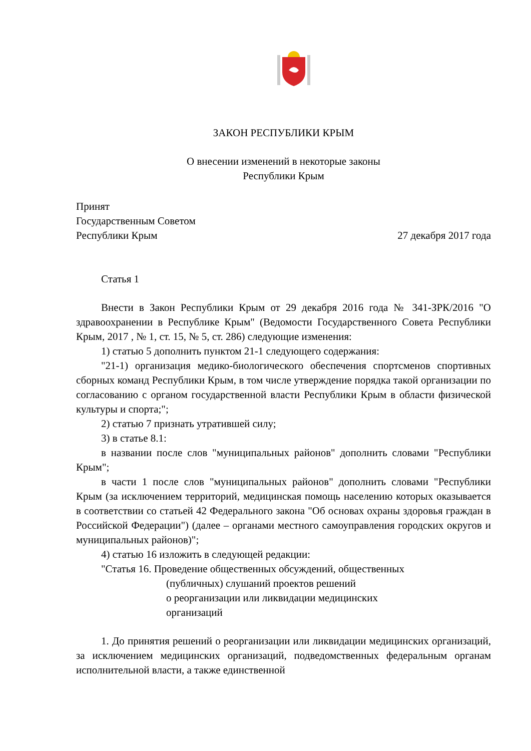ЗАКОН РЕСПУБЛИКИ КРЫМ
О внесении изменений в некоторые законы
Республики Крым
Принят
Государственным Советом
Республики Крым 27 декабря 2017 года
Статья 1
Внести в Закон Республики Крым от 29 декабря 2016 года № 341-ЗРК/2016 "О здравоохранении в Республике Крым" (Ведомости Государственного Совета Республики Крым, 2017 , № 1, ст. 15, № 5, ст. 286) следующие изменения:
1) статью 5 дополнить пунктом 21-1 следующего содержания:
"21-1) организация медико-биологического обеспечения спортсменов спортивных сборных команд Республики Крым, в том числе утверждение порядка такой организации по согласованию с органом государственной власти Республики Крым в области физической культуры и спорта;";
2) статью 7 признать утратившей силу;
3) в статье 8.1:
в названии после слов "муниципальных районов" дополнить словами "Республики Крым";
в части 1 после слов "муниципальных районов" дополнить словами "Республики Крым (за исключением территорий, медицинская помощь населению которых оказывается в соответствии со статьей 42 Федерального закона "Об основах охраны здоровья граждан в Российской Федерации") (далее – органами местного самоуправления городских округов и муниципальных районов)";
4) статью 16 изложить в следующей редакции:
"Статья 16. Проведение общественных обсуждений, общественных
(публичных) слушаний проектов решений
о реорганизации или ликвидации медицинских
организаций
1. До принятия решений о реорганизации или ликвидации медицинских организаций, за исключением медицинских организаций, подведомственных федеральным органам исполнительной власти, а также единственной